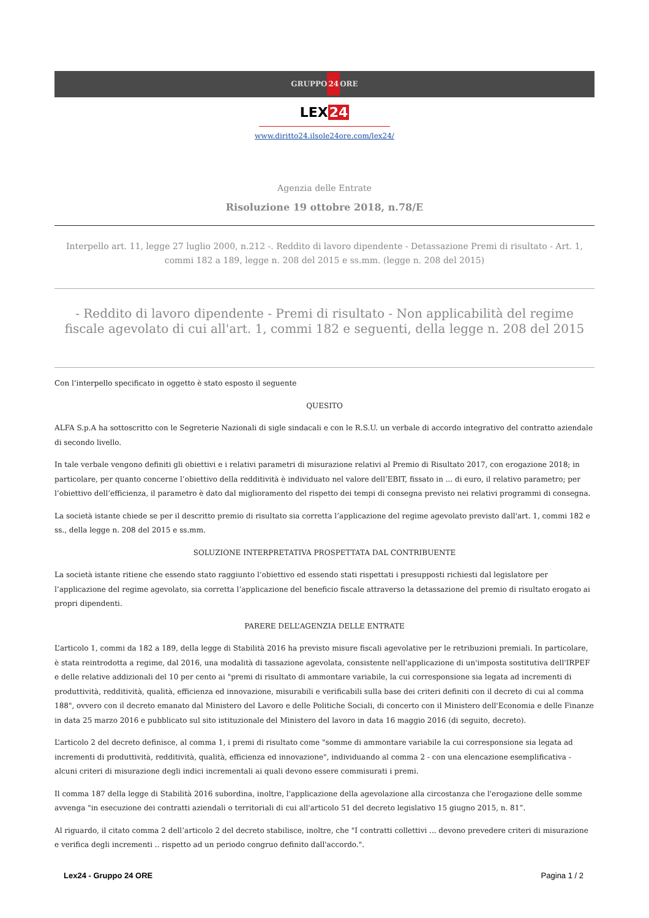GRUPPO24 ORE
LEX24
www.diritto24.ilsole24ore.com/lex24/
Agenzia delle Entrate
Risoluzione 19 ottobre 2018, n.78/E
Interpello art. 11, legge 27 luglio 2000, n.212 -. Reddito di lavoro dipendente - Detassazione Premi di risultato - Art. 1, commi 182 a 189, legge n. 208 del 2015 e ss.mm. (legge n. 208 del 2015)
- Reddito di lavoro dipendente - Premi di risultato - Non applicabilità del regime fiscale agevolato di cui all'art. 1, commi 182 e seguenti, della legge n. 208 del 2015
Con l’interpello specificato in oggetto è stato esposto il seguente
QUESITO
ALFA S.p.A ha sottoscritto con le Segreterie Nazionali di sigle sindacali e con le R.S.U. un verbale di accordo integrativo del contratto aziendale di secondo livello.
In tale verbale vengono definiti gli obiettivi e i relativi parametri di misurazione relativi al Premio di Risultato 2017, con erogazione 2018; in particolare, per quanto concerne l’obiettivo della redditività è individuato nel valore dell’EBIT, fissato in ... di euro, il relativo parametro; per l’obiettivo dell’efficienza, il parametro è dato dal miglioramento del rispetto dei tempi di consegna previsto nei relativi programmi di consegna.
La società istante chiede se per il descritto premio di risultato sia corretta l’applicazione del regime agevolato previsto dall'art. 1, commi 182 e ss., della legge n. 208 del 2015 e ss.mm.
SOLUZIONE INTERPRETATIVA PROSPETTATA DAL CONTRIBUENTE
La società istante ritiene che essendo stato raggiunto l’obiettivo ed essendo stati rispettati i presupposti richiesti dal legislatore per l’applicazione del regime agevolato, sia corretta l’applicazione del beneficio fiscale attraverso la detassazione del premio di risultato erogato ai propri dipendenti.
PARERE DELL’AGENZIA DELLE ENTRATE
L’articolo 1, commi da 182 a 189, della legge di Stabilità 2016 ha previsto misure fiscali agevolative per le retribuzioni premiali. In particolare, è stata reintrodotta a regime, dal 2016, una modalità di tassazione agevolata, consistente nell'applicazione di un'imposta sostitutiva dell'IRPEF e delle relative addizionali del 10 per cento ai "premi di risultato di ammontare variabile, la cui corresponsione sia legata ad incrementi di produttività, redditività, qualità, efficienza ed innovazione, misurabili e verificabili sulla base dei criteri definiti con il decreto di cui al comma 188", ovvero con il decreto emanato dal Ministero del Lavoro e delle Politiche Sociali, di concerto con il Ministero dell'Economia e delle Finanze in data 25 marzo 2016 e pubblicato sul sito istituzionale del Ministero del lavoro in data 16 maggio 2016 (di seguito, decreto).
L’articolo 2 del decreto definisce, al comma 1, i premi di risultato come "somme di ammontare variabile la cui corresponsione sia legata ad incrementi di produttività, redditività, qualità, efficienza ed innovazione", individuando al comma 2 - con una elencazione esemplificativa - alcuni criteri di misurazione degli indici incrementali ai quali devono essere commisurati i premi.
Il comma 187 della legge di Stabilità 2016 subordina, inoltre, l'applicazione della agevolazione alla circostanza che l'erogazione delle somme avvenga "in esecuzione dei contratti aziendali o territoriali di cui all'articolo 51 del decreto legislativo 15 giugno 2015, n. 81”.
Al riguardo, il citato comma 2 dell’articolo 2 del decreto stabilisce, inoltre, che "I contratti collettivi ... devono prevedere criteri di misurazione e verifica degli incrementi .. rispetto ad un periodo congruo definito dall'accordo.".
Lex24 - Gruppo 24 ORE Pagina 1 / 2